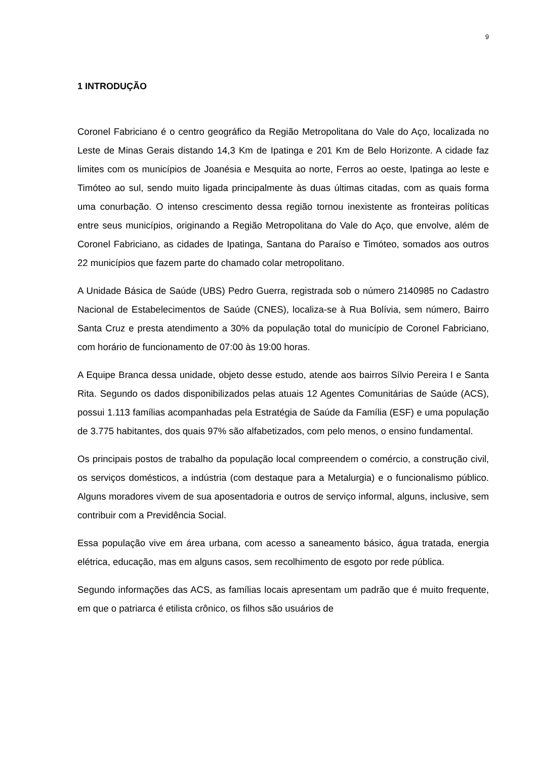9
1 INTRODUÇÃO
Coronel Fabriciano é o centro geográfico da Região Metropolitana do Vale do Aço, localizada no Leste de Minas Gerais distando 14,3 Km de Ipatinga e 201 Km de Belo Horizonte. A cidade faz limites com os municípios de Joanésia e Mesquita ao norte, Ferros ao oeste, Ipatinga ao leste e Timóteo ao sul, sendo muito ligada principalmente às duas últimas citadas, com as quais forma uma conurbação. O intenso crescimento dessa região tornou inexistente as fronteiras políticas entre seus municípios, originando a Região Metropolitana do Vale do Aço, que envolve, além de Coronel Fabriciano, as cidades de Ipatinga, Santana do Paraíso e Timóteo, somados aos outros 22 municípios que fazem parte do chamado colar metropolitano.
A Unidade Básica de Saúde (UBS) Pedro Guerra, registrada sob o número 2140985 no Cadastro Nacional de Estabelecimentos de Saúde (CNES), localiza-se à Rua Bolívia, sem número, Bairro Santa Cruz e presta atendimento a 30% da população total do município de Coronel Fabriciano, com horário de funcionamento de 07:00 às 19:00 horas.
A Equipe Branca dessa unidade, objeto desse estudo, atende aos bairros Sílvio Pereira I e Santa Rita. Segundo os dados disponibilizados pelas atuais 12 Agentes Comunitárias de Saúde (ACS), possui 1.113 famílias acompanhadas pela Estratégia de Saúde da Família (ESF) e uma população de 3.775 habitantes, dos quais 97% são alfabetizados, com pelo menos, o ensino fundamental.
Os principais postos de trabalho da população local compreendem o comércio, a construção civil, os serviços domésticos, a indústria (com destaque para a Metalurgia) e o funcionalismo público. Alguns moradores vivem de sua aposentadoria e outros de serviço informal, alguns, inclusive, sem contribuir com a Previdência Social.
Essa população vive em área urbana, com acesso a saneamento básico, água tratada, energia elétrica, educação, mas em alguns casos, sem recolhimento de esgoto por rede pública.
Segundo informações das ACS, as famílias locais apresentam um padrão que é muito frequente, em que o patriarca é etilista crônico, os filhos são usuários de